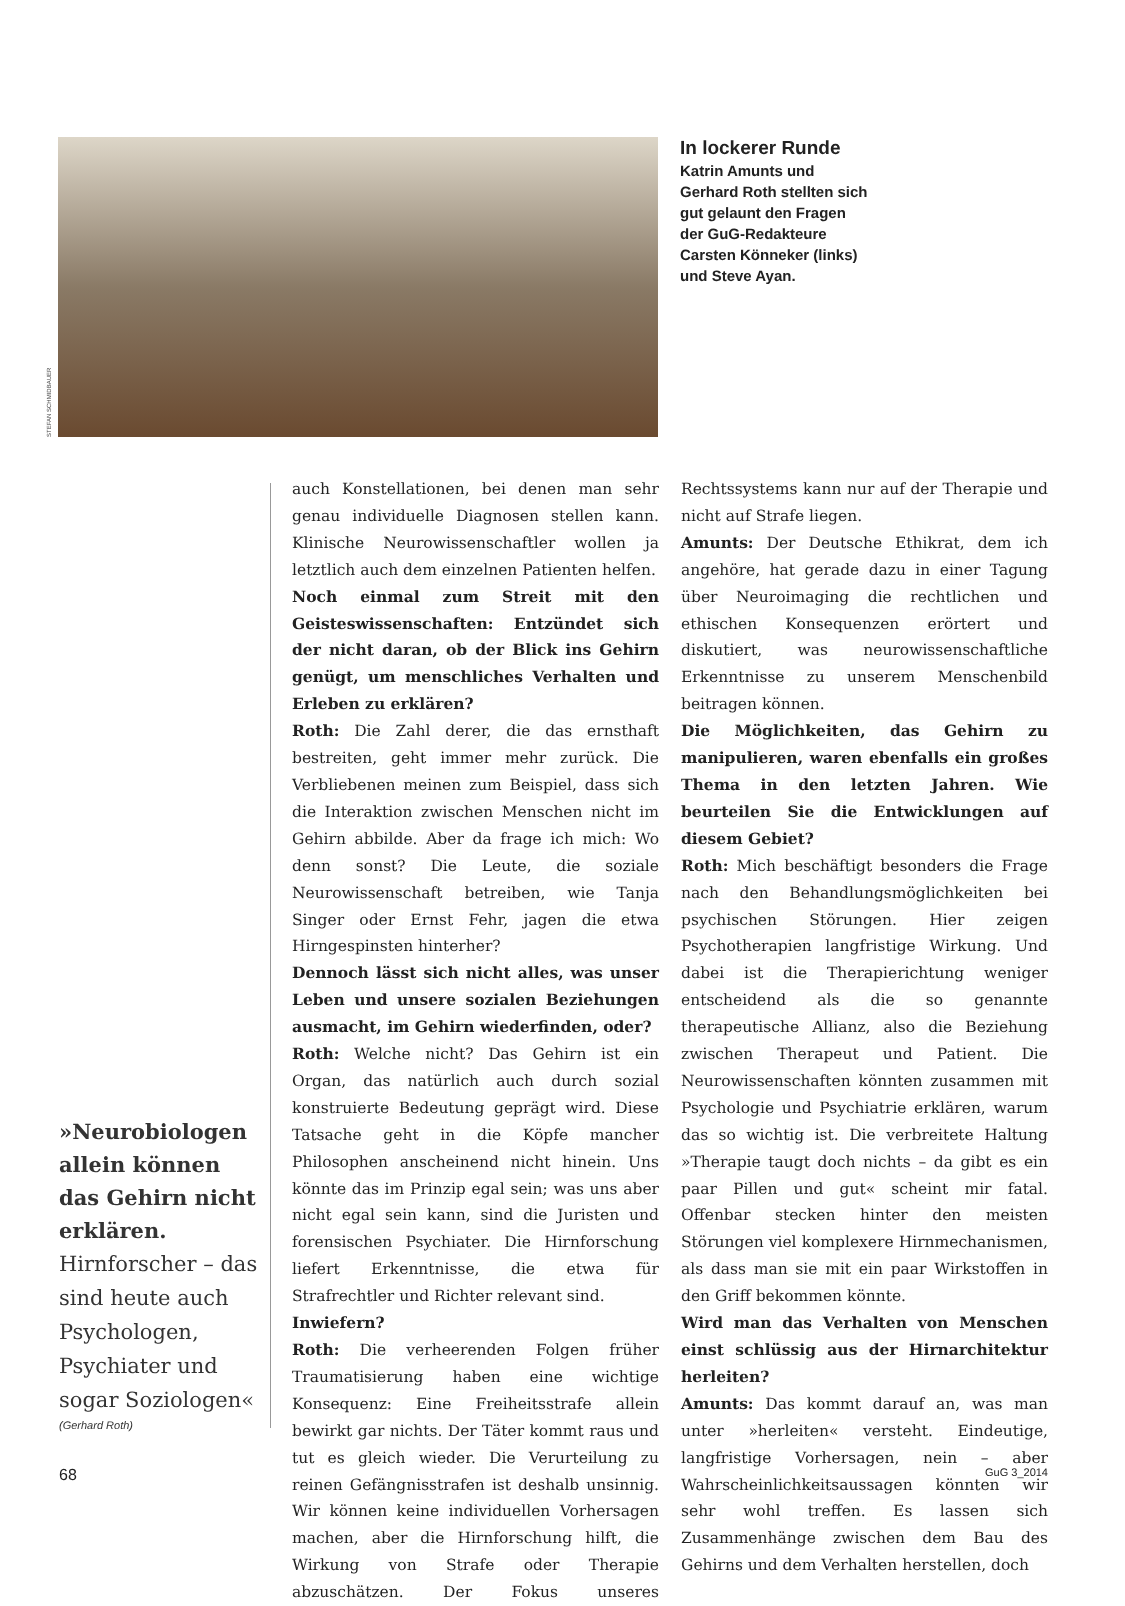STEFAN SCHMIDBAUER
In lockerer Runde
Katrin Amunts und Gerhard Roth stellten sich gut gelaunt den Fragen der GuG-Redakteure Carsten Könneker (links) und Steve Ayan.
»Neurobiologen allein können das Gehirn nicht erklären. Hirnforscher – das sind heute auch Psychologen, Psychiater und sogar Soziologen«
(Gerhard Roth)
auch Konstellationen, bei denen man sehr genau individuelle Diagnosen stellen kann. Klinische Neurowissenschaftler wollen ja letztlich auch dem einzelnen Patienten helfen.
Noch einmal zum Streit mit den Geisteswissenschaften: Entzündet sich der nicht daran, ob der Blick ins Gehirn genügt, um menschliches Verhalten und Erleben zu erklären?
Roth: Die Zahl derer, die das ernsthaft bestreiten, geht immer mehr zurück. Die Verbliebenen meinen zum Beispiel, dass sich die Interaktion zwischen Menschen nicht im Gehirn abbilde. Aber da frage ich mich: Wo denn sonst? Die Leute, die soziale Neurowissenschaft betreiben, wie Tanja Singer oder Ernst Fehr, jagen die etwa Hirngespinsten hinterher?
Dennoch lässt sich nicht alles, was unser Leben und unsere sozialen Beziehungen ausmacht, im Gehirn wiederfinden, oder?
Roth: Welche nicht? Das Gehirn ist ein Organ, das natürlich auch durch sozial konstruierte Bedeutung geprägt wird. Diese Tatsache geht in die Köpfe mancher Philosophen anscheinend nicht hinein. Uns könnte das im Prinzip egal sein; was uns aber nicht egal sein kann, sind die Juristen und forensischen Psychiater. Die Hirnforschung liefert Erkenntnisse, die etwa für Strafrechtler und Richter relevant sind.
Inwiefern?
Roth: Die verheerenden Folgen früher Traumatisierung haben eine wichtige Konsequenz: Eine Freiheitsstrafe allein bewirkt gar nichts. Der Täter kommt raus und tut es gleich wieder. Die Verurteilung zu reinen Gefängnisstrafen ist deshalb unsinnig. Wir können keine individuellen Vorhersagen machen, aber die Hirnforschung hilft, die Wirkung von Strafe oder Therapie abzuschätzen. Der Fokus unseres Rechtssystems kann nur auf der Therapie und nicht auf Strafe liegen.
Amunts: Der Deutsche Ethikrat, dem ich angehöre, hat gerade dazu in einer Tagung über Neuroimaging die rechtlichen und ethischen Konsequenzen erörtert und diskutiert, was neurowissenschaftliche Erkenntnisse zu unserem Menschenbild beitragen können.
Die Möglichkeiten, das Gehirn zu manipulieren, waren ebenfalls ein großes Thema in den letzten Jahren. Wie beurteilen Sie die Entwicklungen auf diesem Gebiet?
Roth: Mich beschäftigt besonders die Frage nach den Behandlungsmöglichkeiten bei psychischen Störungen. Hier zeigen Psychotherapien langfristige Wirkung. Und dabei ist die Therapierichtung weniger entscheidend als die so genannte therapeutische Allianz, also die Beziehung zwischen Therapeut und Patient. Die Neurowissenschaften könnten zusammen mit Psychologie und Psychiatrie erklären, warum das so wichtig ist. Die verbreitete Haltung »Therapie taugt doch nichts – da gibt es ein paar Pillen und gut« scheint mir fatal. Offenbar stecken hinter den meisten Störungen viel komplexere Hirnmechanismen, als dass man sie mit ein paar Wirkstoffen in den Griff bekommen könnte.
Wird man das Verhalten von Menschen einst schlüssig aus der Hirnarchitektur herleiten?
Amunts: Das kommt darauf an, was man unter »herleiten« versteht. Eindeutige, langfristige Vorhersagen, nein – aber Wahrscheinlichkeitsaussagen könnten wir sehr wohl treffen. Es lassen sich Zusammenhänge zwischen dem Bau des Gehirns und dem Verhalten herstellen, doch
68 GuG 3_2014